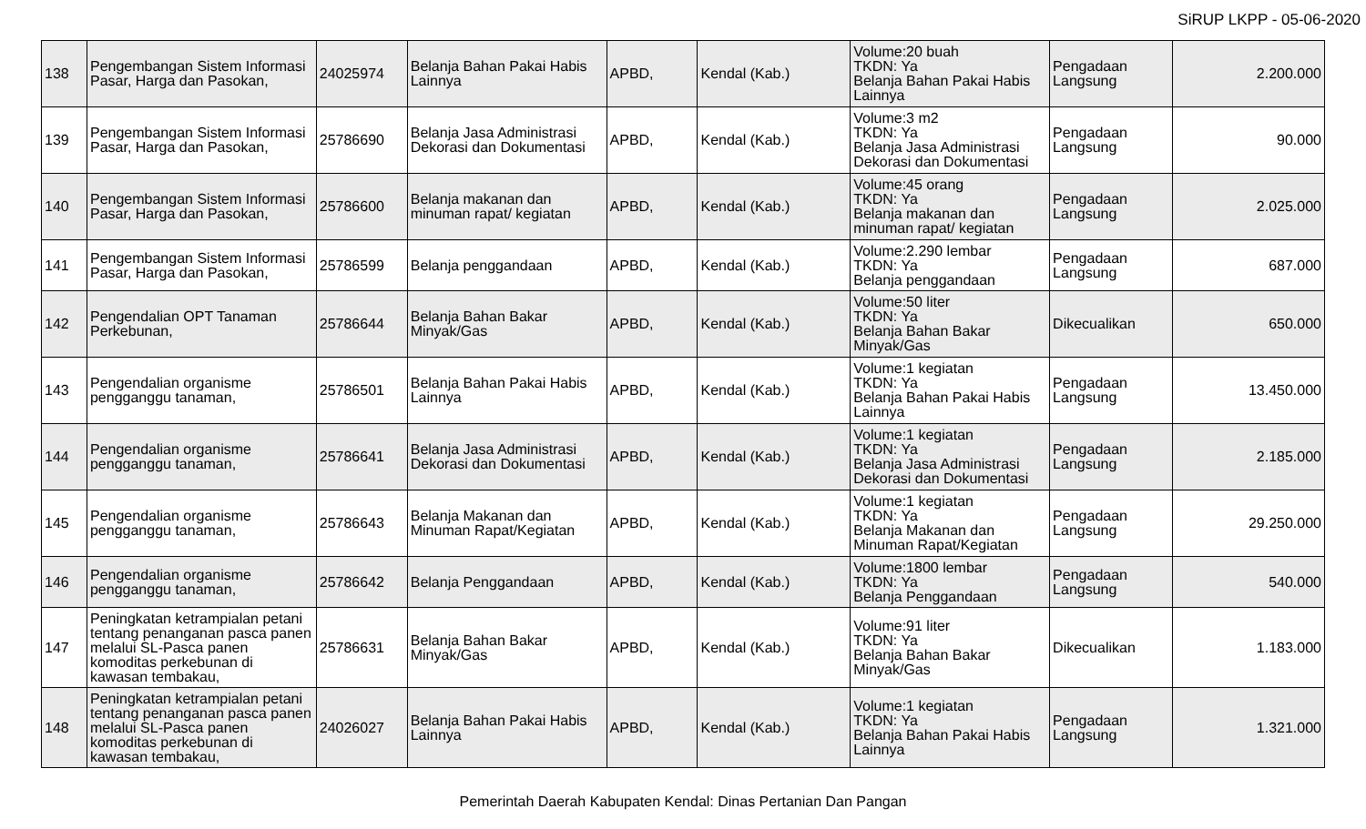SiRUP LKPP - 05-06-2020
| 138 | Pengembangan Sistem Informasi Pasar, Harga dan Pasokan, | 24025974 | Belanja Bahan Pakai Habis Lainnya | APBD, | Kendal (Kab.) | Volume:20 buah TKDN: Ya Belanja Bahan Pakai Habis Lainnya | Pengadaan Langsung | 2.200.000 |
| 139 | Pengembangan Sistem Informasi Pasar, Harga dan Pasokan, | 25786690 | Belanja Jasa Administrasi Dekorasi dan Dokumentasi | APBD, | Kendal (Kab.) | Volume:3 m2 TKDN: Ya Belanja Jasa Administrasi Dekorasi dan Dokumentasi | Pengadaan Langsung | 90.000 |
| 140 | Pengembangan Sistem Informasi Pasar, Harga dan Pasokan, | 25786600 | Belanja makanan dan minuman rapat/ kegiatan | APBD, | Kendal (Kab.) | Volume:45 orang TKDN: Ya Belanja makanan dan minuman rapat/ kegiatan | Pengadaan Langsung | 2.025.000 |
| 141 | Pengembangan Sistem Informasi Pasar, Harga dan Pasokan, | 25786599 | Belanja penggandaan | APBD, | Kendal (Kab.) | Volume:2.290 lembar TKDN: Ya Belanja penggandaan | Pengadaan Langsung | 687.000 |
| 142 | Pengendalian OPT Tanaman Perkebunan, | 25786644 | Belanja Bahan Bakar Minyak/Gas | APBD, | Kendal (Kab.) | Volume:50 liter TKDN: Ya Belanja Bahan Bakar Minyak/Gas | Dikecualikan | 650.000 |
| 143 | Pengendalian organisme pengganggu tanaman, | 25786501 | Belanja Bahan Pakai Habis Lainnya | APBD, | Kendal (Kab.) | Volume:1 kegiatan TKDN: Ya Belanja Bahan Pakai Habis Lainnya | Pengadaan Langsung | 13.450.000 |
| 144 | Pengendalian organisme pengganggu tanaman, | 25786641 | Belanja Jasa Administrasi Dekorasi dan Dokumentasi | APBD, | Kendal (Kab.) | Volume:1 kegiatan TKDN: Ya Belanja Jasa Administrasi Dekorasi dan Dokumentasi | Pengadaan Langsung | 2.185.000 |
| 145 | Pengendalian organisme pengganggu tanaman, | 25786643 | Belanja Makanan dan Minuman Rapat/Kegiatan | APBD, | Kendal (Kab.) | Volume:1 kegiatan TKDN: Ya Belanja Makanan dan Minuman Rapat/Kegiatan | Pengadaan Langsung | 29.250.000 |
| 146 | Pengendalian organisme pengganggu tanaman, | 25786642 | Belanja Penggandaan | APBD, | Kendal (Kab.) | Volume:1800 lembar TKDN: Ya Belanja Penggandaan | Pengadaan Langsung | 540.000 |
| 147 | Peningkatan ketrampialan petani tentang penanganan pasca panen melalui SL-Pasca panen komoditas perkebunan di kawasan tembakau, | 25786631 | Belanja Bahan Bakar Minyak/Gas | APBD, | Kendal (Kab.) | Volume:91 liter TKDN: Ya Belanja Bahan Bakar Minyak/Gas | Dikecualikan | 1.183.000 |
| 148 | Peningkatan ketrampialan petani tentang penanganan pasca panen melalui SL-Pasca panen komoditas perkebunan di kawasan tembakau, | 24026027 | Belanja Bahan Pakai Habis Lainnya | APBD, | Kendal (Kab.) | Volume:1 kegiatan TKDN: Ya Belanja Bahan Pakai Habis Lainnya | Pengadaan Langsung | 1.321.000 |
Pemerintah Daerah Kabupaten Kendal: Dinas Pertanian Dan Pangan